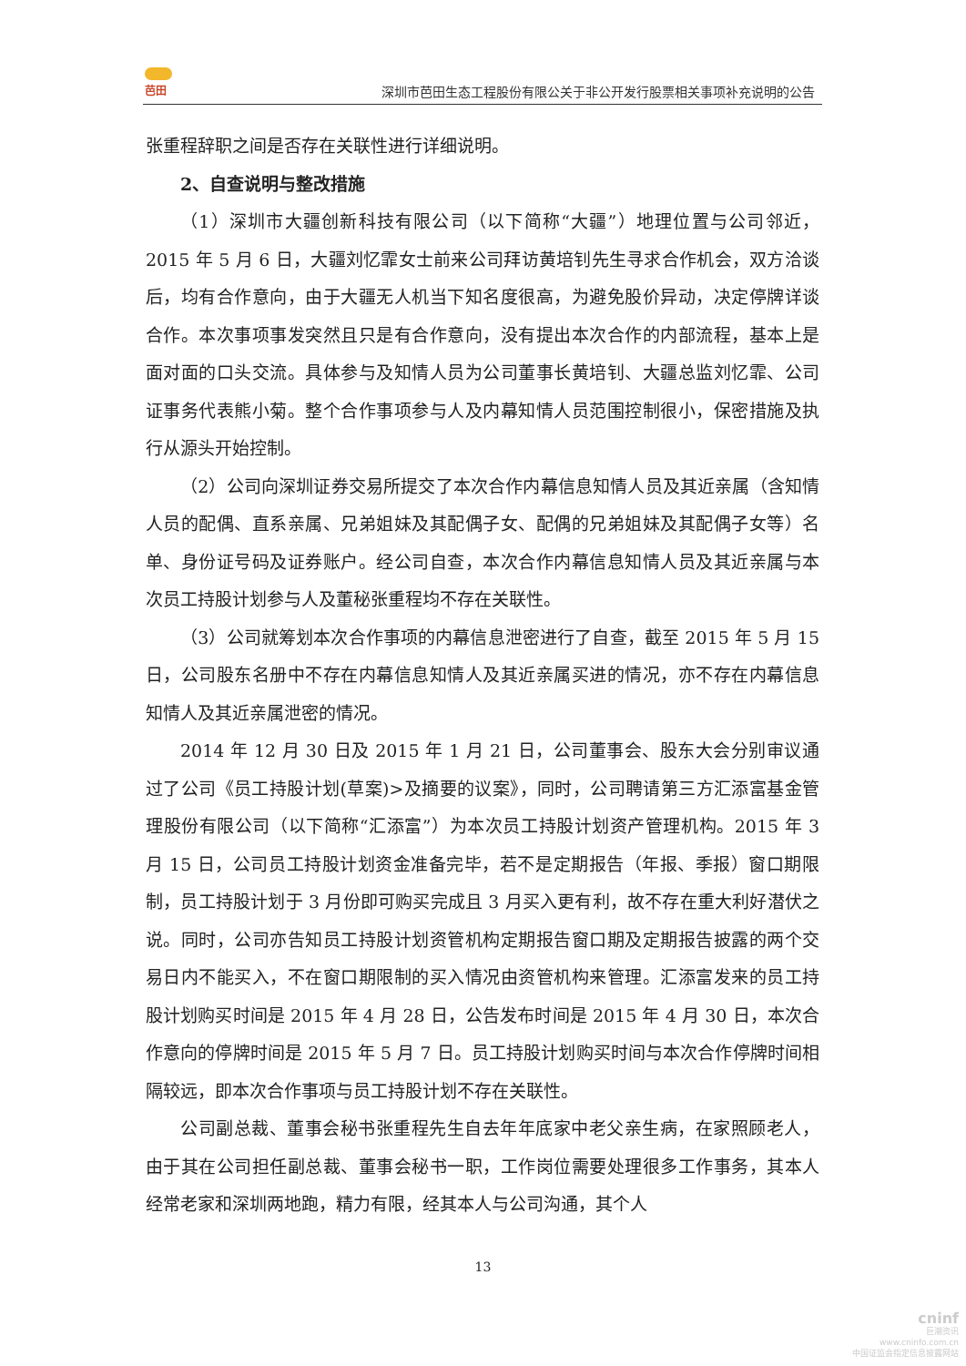芭田
深圳市芭田生态工程股份有限公关于非公开发行股票相关事项补充说明的公告
张重程辞职之间是否存在关联性进行详细说明。
2、自查说明与整改措施
（1）深圳市大疆创新科技有限公司（以下简称“大疆”）地理位置与公司邻近，2015 年 5 月 6 日，大疆刘忆霏女士前来公司拜访黄培钊先生寻求合作机会，双方洽谈后，均有合作意向，由于大疆无人机当下知名度很高，为避免股价异动，决定停牌详谈合作。本次事项事发突然且只是有合作意向，没有提出本次合作的内部流程，基本上是面对面的口头交流。具体参与及知情人员为公司董事长黄培钊、大疆总监刘忆霏、公司证事务代表熊小菊。整个合作事项参与人及内幕知情人员范围控制很小，保密措施及执行从源头开始控制。
（2）公司向深圳证券交易所提交了本次合作内幕信息知情人员及其近亲属（含知情人员的配偶、直系亲属、兄弟姐妹及其配偶子女、配偶的兄弟姐妹及其配偶子女等）名单、身份证号码及证券账户。经公司自查，本次合作内幕信息知情人员及其近亲属与本次员工持股计划参与人及董秘张重程均不存在关联性。
（3）公司就筹划本次合作事项的内幕信息泄密进行了自查，截至 2015 年 5 月 15 日，公司股东名册中不存在内幕信息知情人及其近亲属买进的情况，亦不存在内幕信息知情人及其近亲属泄密的情况。
2014 年 12 月 30 日及 2015 年 1 月 21 日，公司董事会、股东大会分别审议通过了公司《员工持股计划(草案)>及摘要的议案》，同时，公司聘请第三方汇添富基金管理股份有限公司（以下简称“汇添富”）为本次员工持股计划资产管理机构。2015 年 3 月 15 日，公司员工持股计划资金准备完毕，若不是定期报告（年报、季报）窗口期限制，员工持股计划于 3 月份即可购买完成且 3 月买入更有利，故不存在重大利好潜伏之说。同时，公司亦告知员工持股计划资管机构定期报告窗口期及定期报告披露的两个交易日内不能买入，不在窗口期限制的买入情况由资管机构来管理。汇添富发来的员工持股计划购买时间是 2015 年 4 月 28 日，公告发布时间是 2015 年 4 月 30 日，本次合作意向的停牌时间是 2015 年 5 月 7 日。员工持股计划购买时间与本次合作停牌时间相隔较远，即本次合作事项与员工持股计划不存在关联性。
公司副总裁、董事会秘书张重程先生自去年年底家中老父亲生病，在家照顾老人，由于其在公司担任副总裁、董事会秘书一职，工作岗位需要处理很多工作事务，其本人经常老家和深圳两地跑，精力有限，经其本人与公司沟通，其个人
13
cninf
巨潮资讯
www.cninfo.com.cn
中国证监会指定信息披露网站